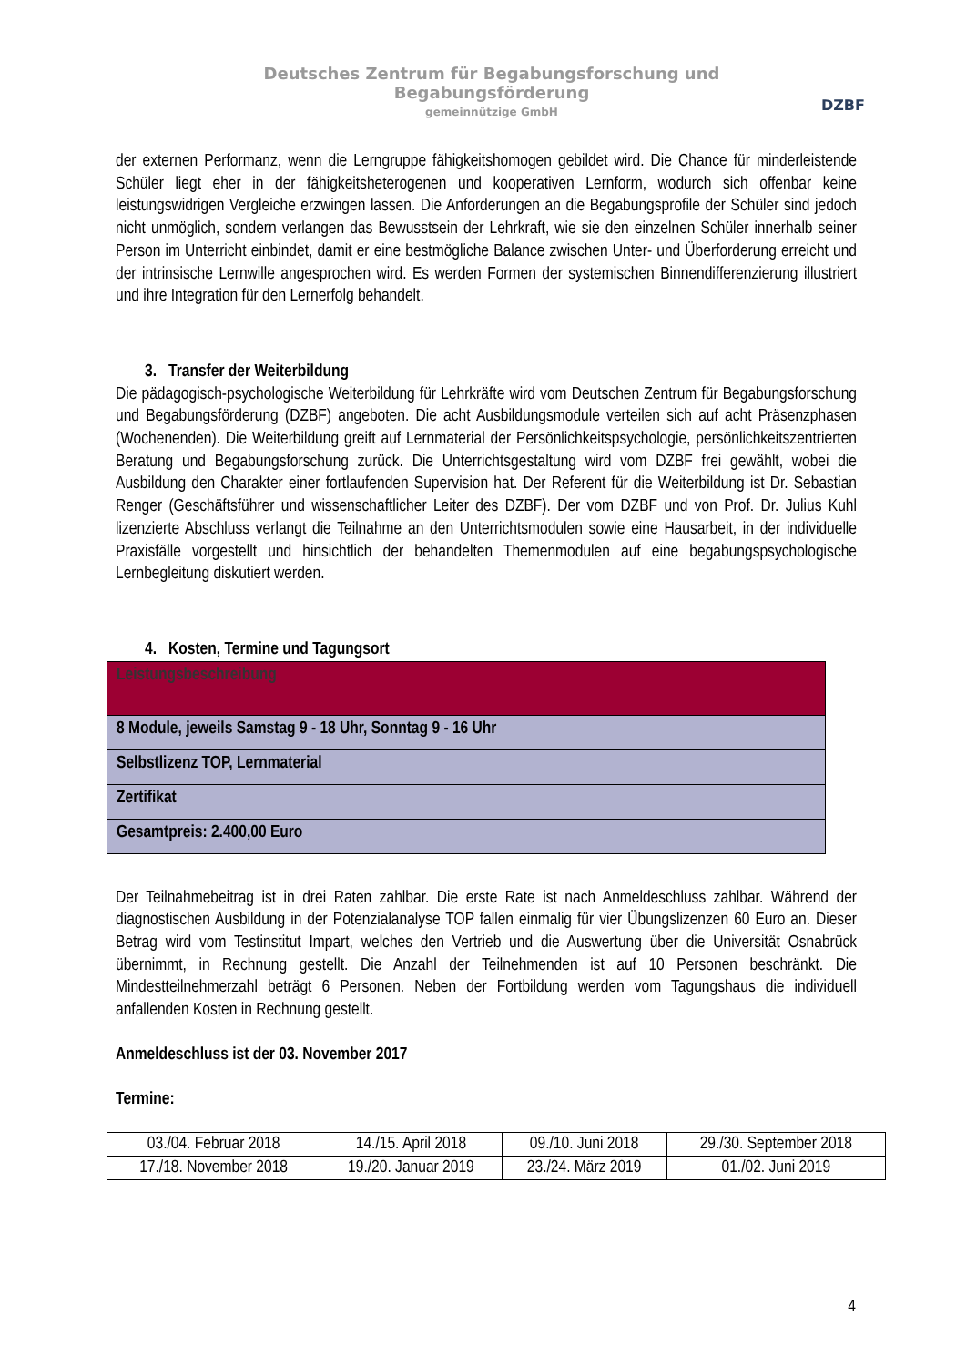Deutsches Zentrum für Begabungsforschung und Begabungsförderung
gemeinnützige GmbH
DZBF
der externen Performanz, wenn die Lerngruppe fähigkeitshomogen gebildet wird. Die Chance für minderleistende Schüler liegt eher in der fähigkeitsheterogenen und kooperativen Lernform, wodurch sich offenbar keine leistungswidrigen Vergleiche erzwingen lassen. Die Anforderungen an die Begabungsprofile der Schüler sind jedoch nicht unmöglich, sondern verlangen das Bewusstsein der Lehrkraft, wie sie den einzelnen Schüler innerhalb seiner Person im Unterricht einbindet, damit er eine bestmögliche Balance zwischen Unter- und Überforderung erreicht und der intrinsische Lernwille angesprochen wird. Es werden Formen der systemischen Binnendifferenzierung illustriert und ihre Integration für den Lernerfolg behandelt.
3. Transfer der Weiterbildung
Die pädagogisch-psychologische Weiterbildung für Lehrkräfte wird vom Deutschen Zentrum für Begabungsforschung und Begabungsförderung (DZBF) angeboten. Die acht Ausbildungsmodule verteilen sich auf acht Präsenzphasen (Wochenenden). Die Weiterbildung greift auf Lernmaterial der Persönlichkeitspsychologie, persönlichkeitszentrierten Beratung und Begabungsforschung zurück. Die Unterrichtsgestaltung wird vom DZBF frei gewählt, wobei die Ausbildung den Charakter einer fortlaufenden Supervision hat. Der Referent für die Weiterbildung ist Dr. Sebastian Renger (Geschäftsführer und wissenschaftlicher Leiter des DZBF). Der vom DZBF und von Prof. Dr. Julius Kuhl lizenzierte Abschluss verlangt die Teilnahme an den Unterrichtsmodulen sowie eine Hausarbeit, in der individuelle Praxisfälle vorgestellt und hinsichtlich der behandelten Themenmodulen auf eine begabungspsychologische Lernbegleitung diskutiert werden.
4. Kosten, Termine und Tagungsort
| Leistungsbeschreibung |
| --- |
| 8 Module, jeweils Samstag 9 - 18 Uhr, Sonntag 9 - 16 Uhr |
| Selbstlizenz TOP, Lernmaterial |
| Zertifikat |
| Gesamtpreis: 2.400,00 Euro |
Der Teilnahmebeitrag ist in drei Raten zahlbar. Die erste Rate ist nach Anmeldeschluss zahlbar. Während der diagnostischen Ausbildung in der Potenzialanalyse TOP fallen einmalig für vier Übungslizenzen 60 Euro an. Dieser Betrag wird vom Testinstitut Impart, welches den Vertrieb und die Auswertung über die Universität Osnabrück übernimmt, in Rechnung gestellt. Die Anzahl der Teilnehmenden ist auf 10 Personen beschränkt. Die Mindestteilnehmerzahl beträgt 6 Personen. Neben der Fortbildung werden vom Tagungshaus die individuell anfallenden Kosten in Rechnung gestellt.
Anmeldeschluss ist der 03. November 2017
Termine:
| 03./04. Februar 2018 | 14./15. April 2018 | 09./10. Juni 2018 | 29./30. September 2018 |
| 17./18. November 2018 | 19./20. Januar 2019 | 23./24. März 2019 | 01./02. Juni 2019 |
4